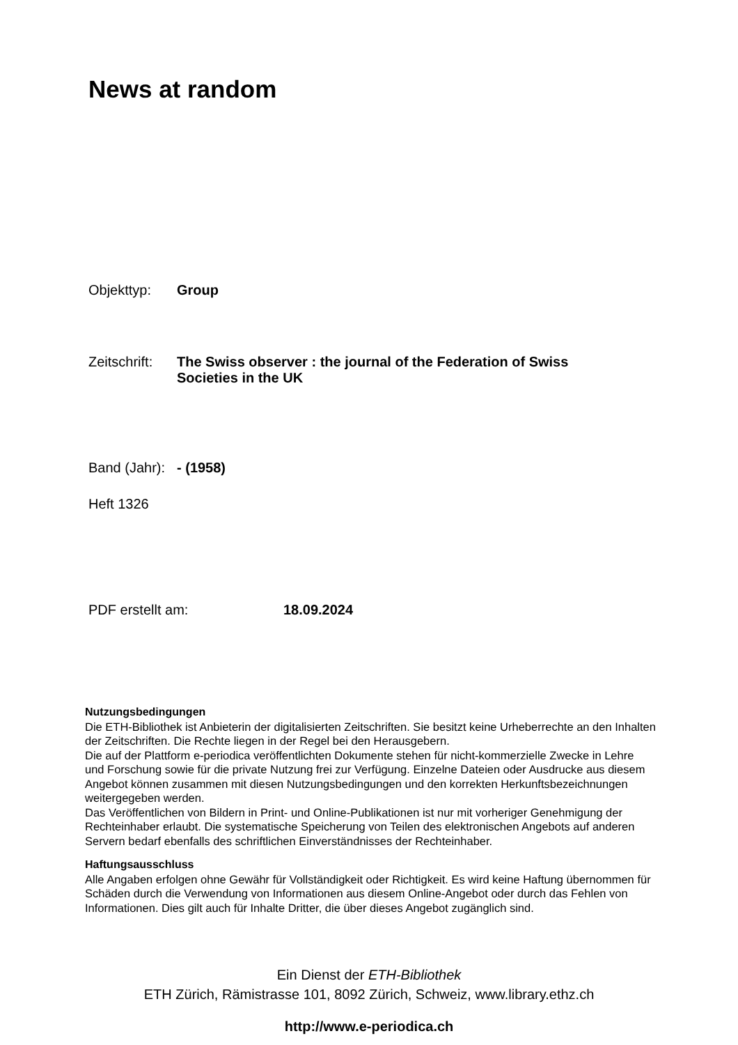News at random
Objekttyp:
Group
Zeitschrift:
The Swiss observer : the journal of the Federation of Swiss
Societies in the UK
Band (Jahr):
- (1958)
Heft 1326
PDF erstellt am:
18.09.2024
Nutzungsbedingungen
Die ETH-Bibliothek ist Anbieterin der digitalisierten Zeitschriften. Sie besitzt keine Urheberrechte an den Inhalten der Zeitschriften. Die Rechte liegen in der Regel bei den Herausgebern.
Die auf der Plattform e-periodica veröffentlichten Dokumente stehen für nicht-kommerzielle Zwecke in Lehre und Forschung sowie für die private Nutzung frei zur Verfügung. Einzelne Dateien oder Ausdrucke aus diesem Angebot können zusammen mit diesen Nutzungsbedingungen und den korrekten Herkunftsbezeichnungen weitergegeben werden.
Das Veröffentlichen von Bildern in Print- und Online-Publikationen ist nur mit vorheriger Genehmigung der Rechteinhaber erlaubt. Die systematische Speicherung von Teilen des elektronischen Angebots auf anderen Servern bedarf ebenfalls des schriftlichen Einverständnisses der Rechteinhaber.
Haftungsausschluss
Alle Angaben erfolgen ohne Gewähr für Vollständigkeit oder Richtigkeit. Es wird keine Haftung übernommen für Schäden durch die Verwendung von Informationen aus diesem Online-Angebot oder durch das Fehlen von Informationen. Dies gilt auch für Inhalte Dritter, die über dieses Angebot zugänglich sind.
Ein Dienst der ETH-Bibliothek
ETH Zürich, Rämistrasse 101, 8092 Zürich, Schweiz, www.library.ethz.ch
http://www.e-periodica.ch